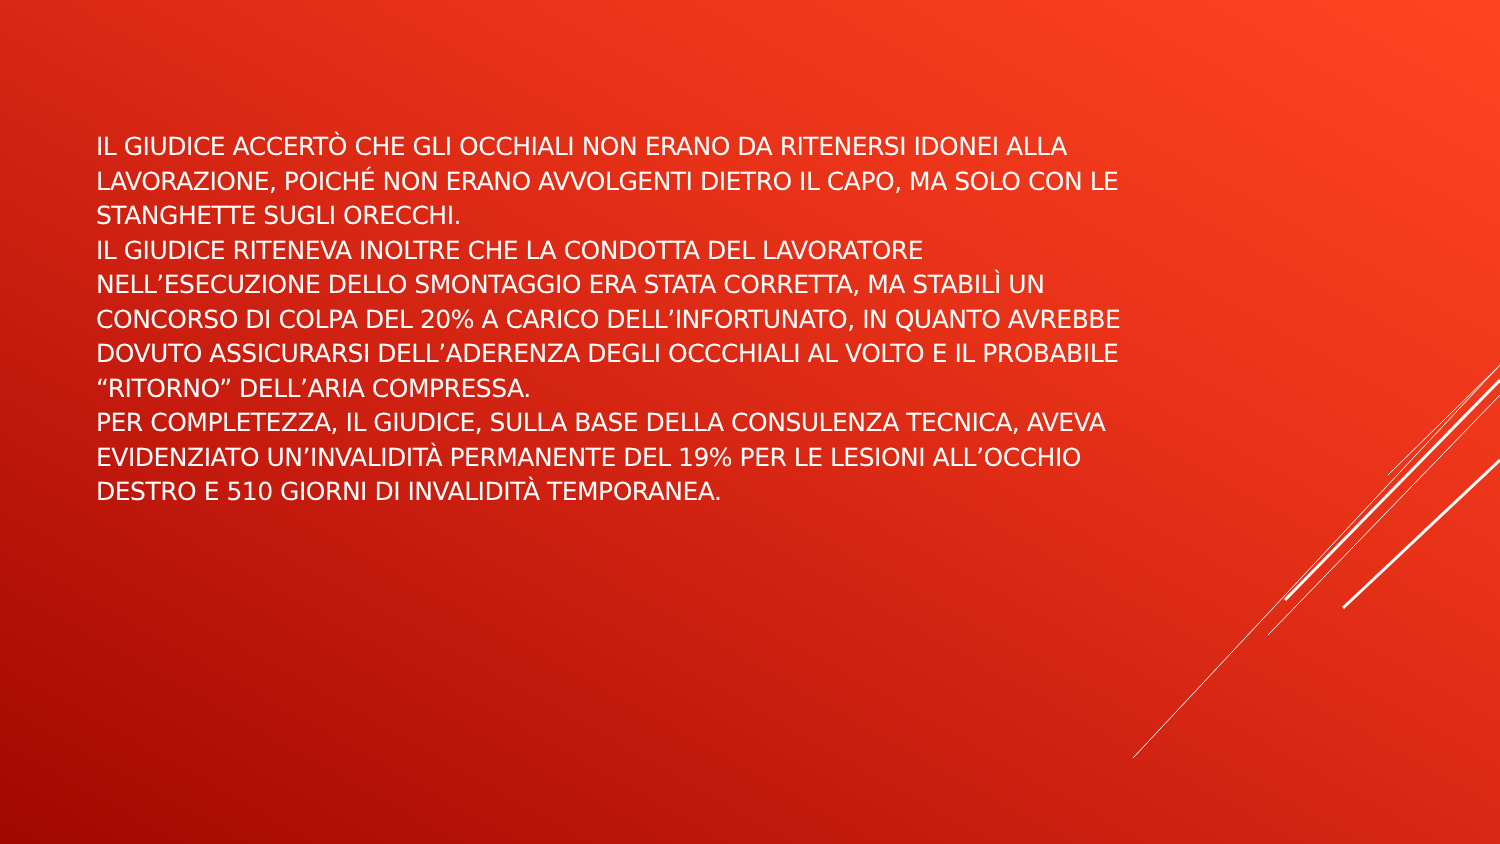IL GIUDICE ACCERTÒ CHE GLI OCCHIALI NON ERANO DA RITENERSI IDONEI ALLA LAVORAZIONE, POICHÉ NON ERANO AVVOLGENTI DIETRO IL CAPO, MA SOLO CON LE STANGHETTE SUGLI ORECCHI.
IL GIUDICE RITENEVA INOLTRE CHE LA CONDOTTA DEL LAVORATORE NELL’ESECUZIONE DELLO SMONTAGGIO ERA STATA CORRETTA, MA STABILÌ UN CONCORSO DI COLPA DEL 20% A CARICO DELL’INFORTUNATO, IN QUANTO AVREBBE DOVUTO ASSICURARSI DELL’ADERENZA DEGLI OCCCHIALI AL VOLTO E IL PROBABILE “RITORNO” DELL’ARIA COMPRESSA.
PER COMPLETEZZA, IL GIUDICE, SULLA BASE DELLA CONSULENZA TECNICA, AVEVA EVIDENZIATO UN’INVALIDITÀ PERMANENTE DEL 19% PER LE LESIONI ALL’OCCHIO DESTRO E 510 GIORNI DI INVALIDITÀ TEMPORANEA.